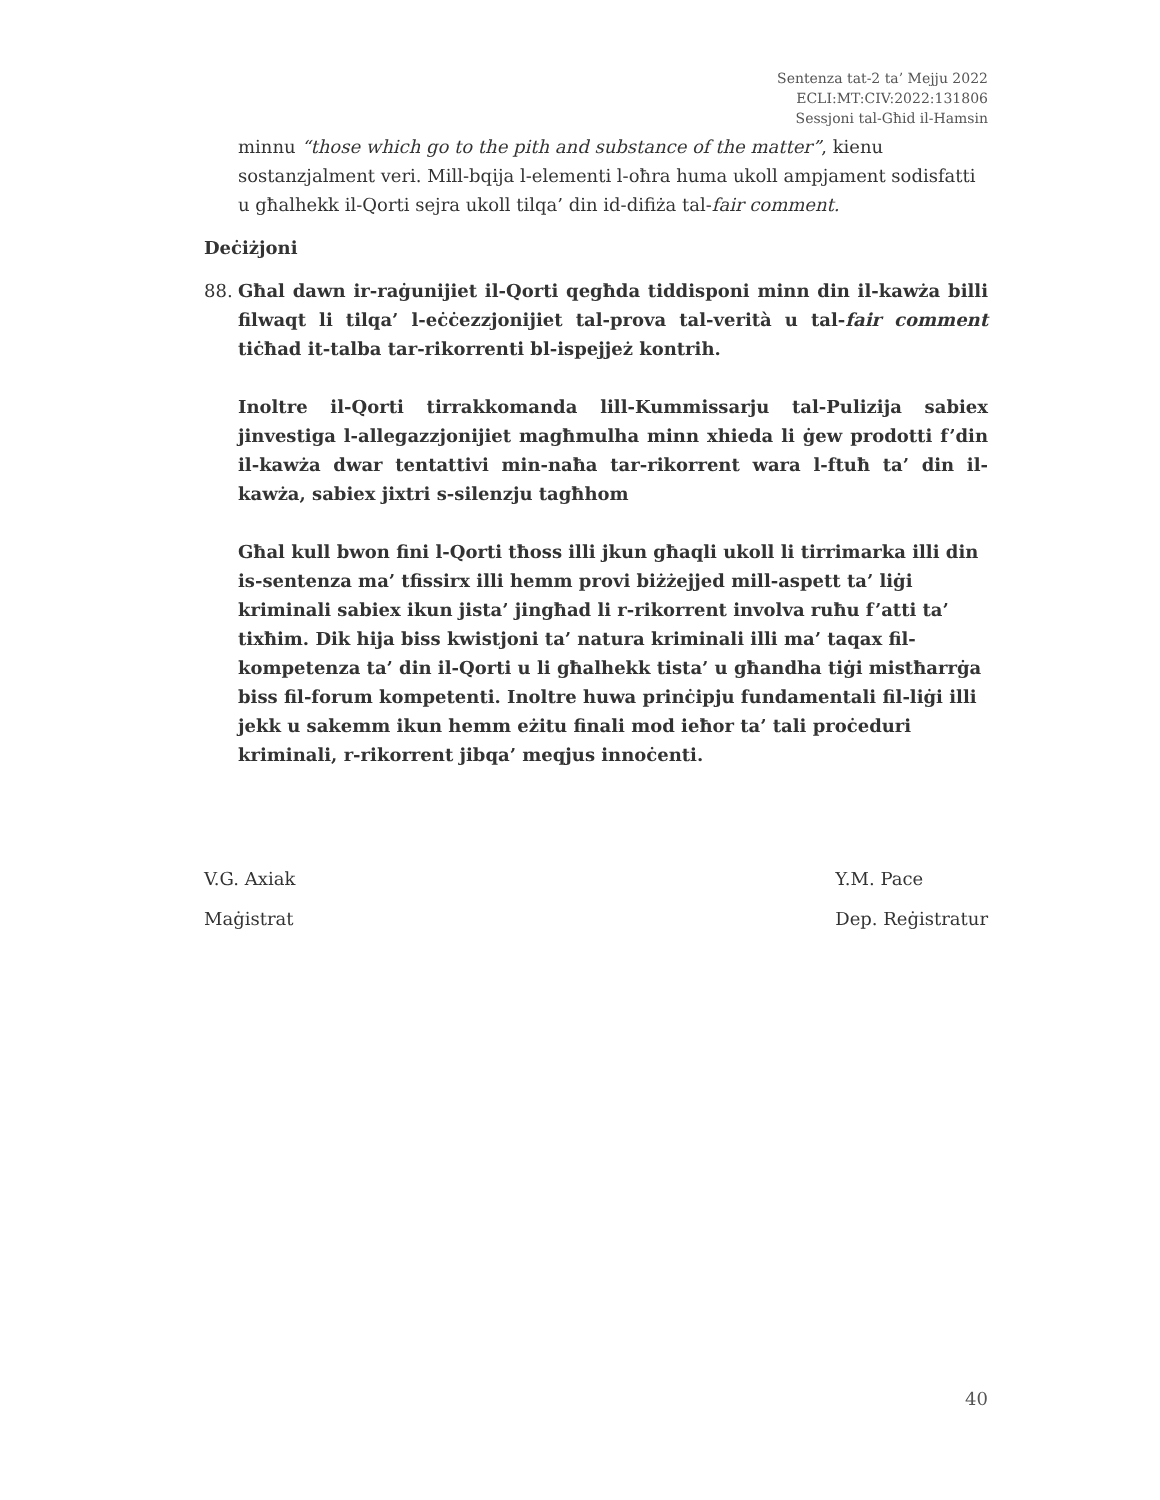Sentenza tat-2 ta’ Mejju 2022
ECLI:MT:CIV:2022:131806
Sessjoni tal-Għid il-Hamsin
minnu “those which go to the pith and substance of the matter”, kienu sostanzjalment veri. Mill-bqija l-elementi l-oħra huma ukoll ampjament sodisfatti u għalhekk il-Qorti sejra ukoll tilqa’ din id-difiża tal-fair comment.
Deċiżjoni
88. Għal dawn ir-raġunijiet il-Qorti qegħda tiddisponi minn din il-kawża billi filwaqt li tilqa’ l-eċċezzjonijiet tal-prova tal-verità u tal-fair comment tiċħad it-talba tar-rikorrenti bl-ispejjeż kontrih.
Inoltre il-Qorti tirrakkomanda lill-Kummissarju tal-Pulizija sabiex jinvestiga l-allegazzjonijiet magħmulha minn xhieda li ġew prodotti f’din il-kawża dwar tentattivi min-naħa tar-rikorrent wara l-ftuħ ta’ din il-kawża, sabiex jixtri s-silenzju tagħhom
Għal kull bwon fini l-Qorti tħoss illi jkun għaqli ukoll li tirrimarka illi din is-sentenza ma’ tfissirx illi hemm provi biżżejjed mill-aspett ta’ liġi kriminali sabiex ikun jista’ jingħad li r-rikorrent involva ruħu f’atti ta’ tixħim. Dik hija biss kwistjoni ta’ natura kriminali illi ma’ taqax fil-kompetenza ta’ din il-Qorti u li għalhekk tista’ u għandha tiġi mistħarrġa biss fil-forum kompetenti. Inoltre huwa prinċipju fundamentali fil-liġi illi jekk u sakemm ikun hemm eżitu finali mod ieħor ta’ tali proċeduri kriminali, r-rikorrent jibqa’ meqjus innoċenti.
V.G. Axiak
Maġistrat
Y.M. Pace
Dep. Reġistratur
40